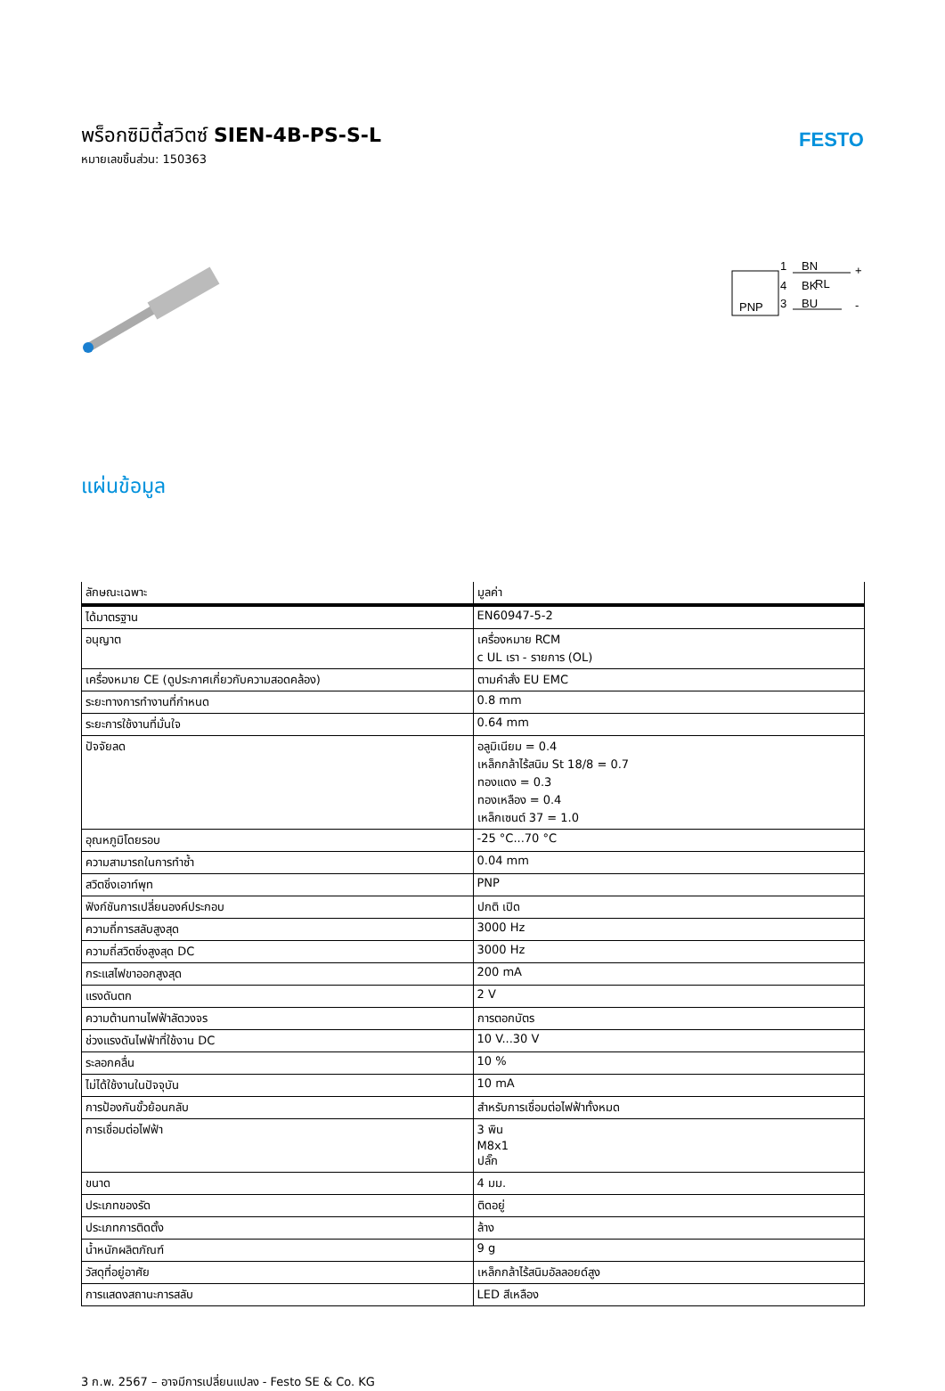พร็อกซิมิตี้สวิตซ์ SIEN-4B-PS-S-L
หมายเลขชิ้นส่วน: 150363
FESTO
PNP
1
4
3
BN
BK
RL
BU
+
-
แผ่นข้อมูล
| ลักษณะเฉพาะ | มูลค่า |
| --- | --- |
| ได้มาตรฐาน | EN60947-5-2 |
| อนุญาต | เครื่องหมาย RCM c UL เรา - รายการ (OL) |
| เครื่องหมาย CE (ดูประกาศเกี่ยวกับความสอดคล้อง) | ตามคำสั่ง EU EMC |
| ระยะทางการทำงานที่กำหนด | 0.8 mm |
| ระยะการใช้งานที่มั่นใจ | 0.64 mm |
| ปัจจัยลด | อลูมิเนียม = 0.4 เหล็กกล้าไร้สนิม St 18/8 = 0.7 ทองแดง = 0.3 ทองเหลือง = 0.4 เหล็กเซนต์ 37 = 1.0 |
| อุณหภูมิโดยรอบ | -25 °C...70 °C |
| ความสามารถในการทำซ้ำ | 0.04 mm |
| สวิตชิ่งเอาท์พุท | PNP |
| ฟังก์ชันการเปลี่ยนองค์ประกอบ | ปกติ เปิด |
| ความถี่การสลับสูงสุด | 3000 Hz |
| ความถี่สวิตชิ่งสูงสุด DC | 3000 Hz |
| กระแสไฟขาออกสูงสุด | 200 mA |
| แรงดันตก | 2 V |
| ความต้านทานไฟฟ้าลัดวงจร | การตอกบัตร |
| ช่วงแรงดันไฟฟ้าที่ใช้งาน DC | 10 V...30 V |
| ระลอกคลื่น | 10 % |
| ไม่ได้ใช้งานในปัจจุบัน | 10 mA |
| การป้องกันขั้วย้อนกลับ | สำหรับการเชื่อมต่อไฟฟ้าทั้งหมด |
| การเชื่อมต่อไฟฟ้า | 3 พิน M8x1 ปลั๊ก |
| ขนาด | 4 มม. |
| ประเภทของรัด | ติดอยู่ |
| ประเภทการติดตั้ง | ล้าง |
| น้ำหนักผลิตภัณฑ์ | 9 g |
| วัสดุที่อยู่อาศัย | เหล็กกล้าไร้สนิมอัลลอยด์สูง |
| การแสดงสถานะการสลับ | LED สีเหลือง |
3 ก.พ. 2567 – อาจมีการเปลี่ยนแปลง - Festo SE & Co. KG